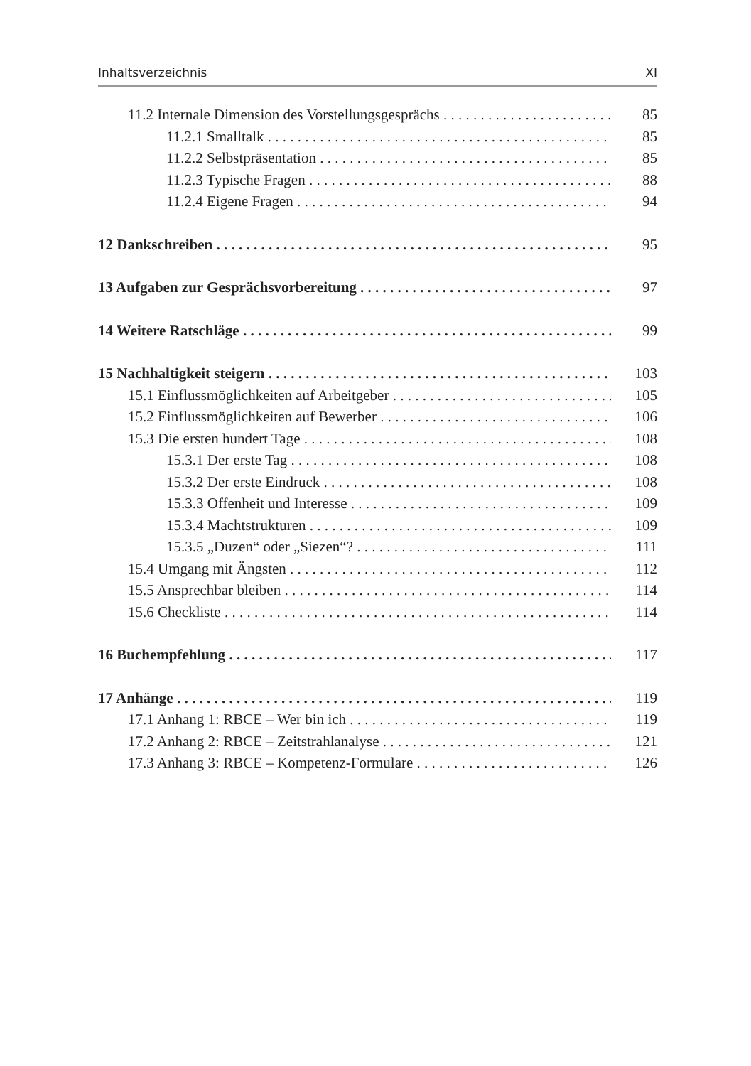Inhaltsverzeichnis XI
11.2 Internale Dimension des Vorstellungsgesprächs 85
11.2.1 Smalltalk 85
11.2.2 Selbstpräsentation 85
11.2.3 Typische Fragen 88
11.2.4 Eigene Fragen 94
12 Dankschreiben 95
13 Aufgaben zur Gesprächsvorbereitung 97
14 Weitere Ratschläge 99
15 Nachhaltigkeit steigern 103
15.1 Einflussmöglichkeiten auf Arbeitgeber 105
15.2 Einflussmöglichkeiten auf Bewerber 106
15.3 Die ersten hundert Tage 108
15.3.1 Der erste Tag 108
15.3.2 Der erste Eindruck 108
15.3.3 Offenheit und Interesse 109
15.3.4 Machtstrukturen 109
15.3.5 „Duzen“ oder „Siezen“? 111
15.4 Umgang mit Ängsten 112
15.5 Ansprechbar bleiben 114
15.6 Checkliste 114
16 Buchempfehlung 117
17 Anhänge 119
17.1 Anhang 1: RBCE – Wer bin ich 119
17.2 Anhang 2: RBCE – Zeitstrahlanalyse 121
17.3 Anhang 3: RBCE – Kompetenz-Formulare 126